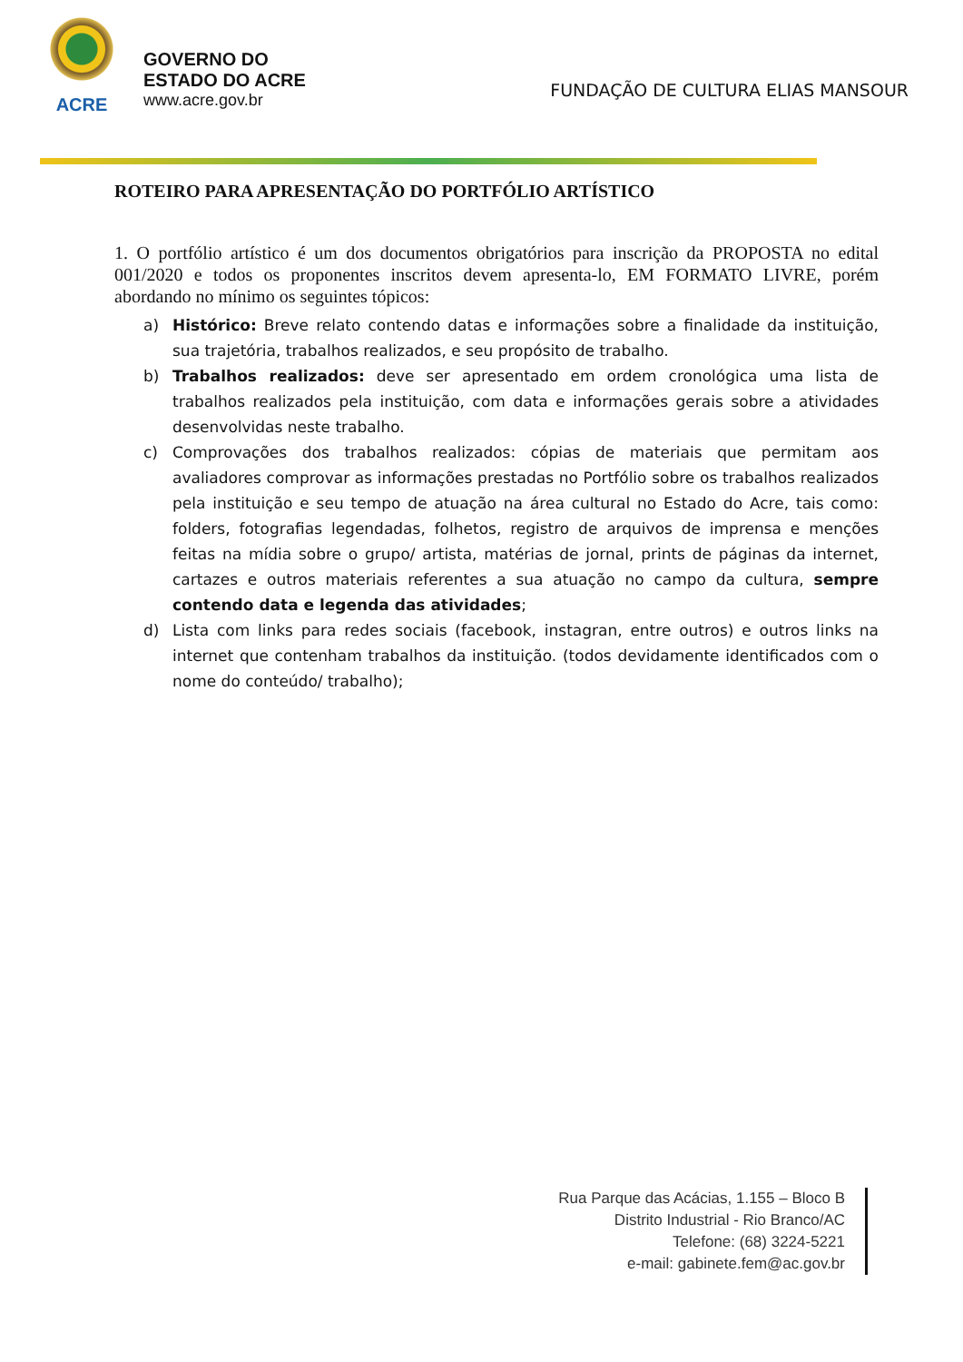ACRE
GOVERNO DO
ESTADO DO ACRE
www.acre.gov.br
FUNDAÇÃO DE CULTURA ELIAS MANSOUR
ROTEIRO PARA APRESENTAÇÃO DO PORTFÓLIO ARTÍSTICO
1. O portfólio artístico é um dos documentos obrigatórios para inscrição da PROPOSTA no edital 001/2020 e todos os proponentes inscritos devem apresenta-lo, EM FORMATO LIVRE, porém abordando no mínimo os seguintes tópicos:
a) Histórico: Breve relato contendo datas e informações sobre a finalidade da instituição, sua trajetória, trabalhos realizados, e seu propósito de trabalho.
b) Trabalhos realizados: deve ser apresentado em ordem cronológica uma lista de trabalhos realizados pela instituição, com data e informações gerais sobre a atividades desenvolvidas neste trabalho.
c) Comprovações dos trabalhos realizados: cópias de materiais que permitam aos avaliadores comprovar as informações prestadas no Portfólio sobre os trabalhos realizados pela instituição e seu tempo de atuação na área cultural no Estado do Acre, tais como: folders, fotografias legendadas, folhetos, registro de arquivos de imprensa e menções feitas na mídia sobre o grupo/ artista, matérias de jornal, prints de páginas da internet, cartazes e outros materiais referentes a sua atuação no campo da cultura, sempre contendo data e legenda das atividades;
d) Lista com links para redes sociais (facebook, instagran, entre outros) e outros links na internet que contenham trabalhos da instituição. (todos devidamente identificados com o nome do conteúdo/ trabalho);
Rua Parque das Acácias, 1.155 – Bloco B
Distrito Industrial - Rio Branco/AC
Telefone: (68) 3224-5221
e-mail: gabinete.fem@ac.gov.br